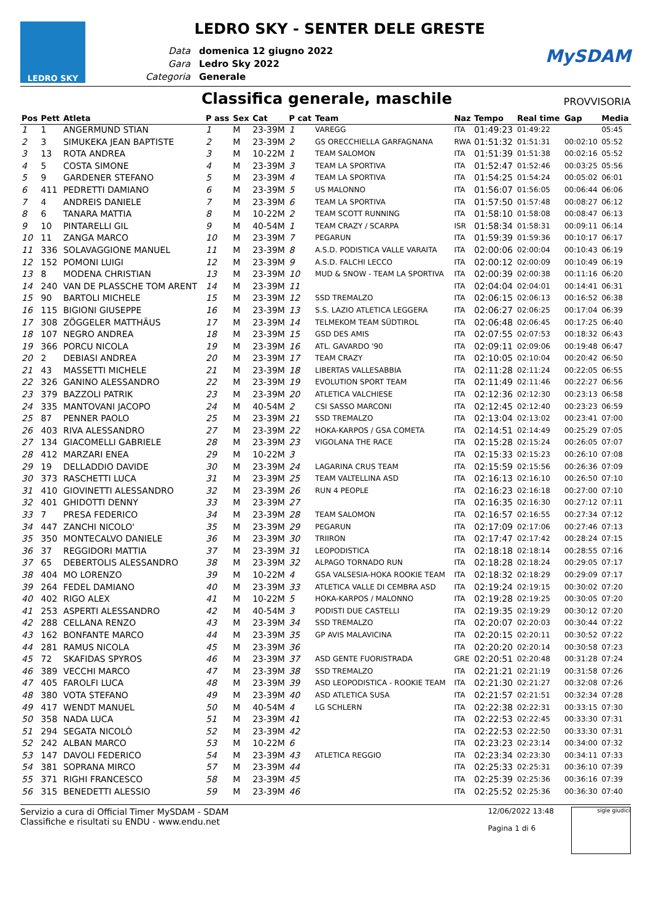LEDRO SKY
LEDRO SKY - SENTER DELE GRESTE
Data domenica 12 giugno 2022 Gara Ledro Sky 2022 Categoria Generale
MySDAM
Classifica generale, maschile
PROVVISORIA
| Pos | Pett | Atleta | P ass | Sex | Cat | P cat | Team | Naz | Tempo | Real time | Gap | Media |
| --- | --- | --- | --- | --- | --- | --- | --- | --- | --- | --- | --- | --- |
| 1 | 1 | ANGERMUND STIAN | 1 | M | 23-39M | 1 | VAREGG | ITA | 01:49:23 | 01:49:22 | | 05:45 |
| 2 | 3 | SIMUKEKA JEAN BAPTISTE | 2 | M | 23-39M | 2 | GS ORECCHIELLA GARFAGNANA | RWA | 01:51:32 | 01:51:31 | 00:02:10 | 05:52 |
| 3 | 13 | ROTA ANDREA | 3 | M | 10-22M | 1 | TEAM SALOMON | ITA | 01:51:39 | 01:51:38 | 00:02:16 | 05:52 |
| 4 | 5 | COSTA SIMONE | 4 | M | 23-39M | 3 | TEAM LA SPORTIVA | ITA | 01:52:47 | 01:52:46 | 00:03:25 | 05:56 |
| 5 | 9 | GARDENER STEFANO | 5 | M | 23-39M | 4 | TEAM LA SPORTIVA | ITA | 01:54:25 | 01:54:24 | 00:05:02 | 06:01 |
| 6 | 411 | PEDRETTI DAMIANO | 6 | M | 23-39M | 5 | US MALONNO | ITA | 01:56:07 | 01:56:05 | 00:06:44 | 06:06 |
| 7 | 4 | ANDREIS DANIELE | 7 | M | 23-39M | 6 | TEAM LA SPORTIVA | ITA | 01:57:50 | 01:57:48 | 00:08:27 | 06:12 |
| 8 | 6 | TANARA MATTIA | 8 | M | 10-22M | 2 | TEAM SCOTT RUNNING | ITA | 01:58:10 | 01:58:08 | 00:08:47 | 06:13 |
| 9 | 10 | PINTARELLI GIL | 9 | M | 40-54M | 1 | TEAM CRAZY / SCARPA | ISR | 01:58:34 | 01:58:31 | 00:09:11 | 06:14 |
| 10 | 11 | ZANGA MARCO | 10 | M | 23-39M | 7 | PEGARUN | ITA | 01:59:39 | 01:59:36 | 00:10:17 | 06:17 |
| 11 | 336 | SOLAVAGGIONE MANUEL | 11 | M | 23-39M | 8 | A.S.D. PODISTICA VALLE VARAITA | ITA | 02:00:06 | 02:00:04 | 00:10:43 | 06:19 |
| 12 | 152 | POMONI LUIGI | 12 | M | 23-39M | 9 | A.S.D. FALCHI LECCO | ITA | 02:00:12 | 02:00:09 | 00:10:49 | 06:19 |
| 13 | 8 | MODENA CHRISTIAN | 13 | M | 23-39M | 10 | MUD & SNOW - TEAM LA SPORTIVA | ITA | 02:00:39 | 02:00:38 | 00:11:16 | 06:20 |
| 14 | 240 | VAN DE PLASSCHE TOM ARENT | 14 | M | 23-39M | 11 | | ITA | 02:04:04 | 02:04:01 | 00:14:41 | 06:31 |
| 15 | 90 | BARTOLI MICHELE | 15 | M | 23-39M | 12 | SSD TREMALZO | ITA | 02:06:15 | 02:06:13 | 00:16:52 | 06:38 |
| 16 | 115 | BIGIONI GIUSEPPE | 16 | M | 23-39M | 13 | S.S. LAZIO ATLETICA LEGGERA | ITA | 02:06:27 | 02:06:25 | 00:17:04 | 06:39 |
| 17 | 308 | ZÖGGELER MATTHÄUS | 17 | M | 23-39M | 14 | TELMEKOM TEAM SÜDTIROL | ITA | 02:06:48 | 02:06:45 | 00:17:25 | 06:40 |
| 18 | 107 | NEGRO ANDREA | 18 | M | 23-39M | 15 | GSD DES AMIS | ITA | 02:07:55 | 02:07:53 | 00:18:32 | 06:43 |
| 19 | 366 | PORCU NICOLA | 19 | M | 23-39M | 16 | ATL. GAVARDO '90 | ITA | 02:09:11 | 02:09:06 | 00:19:48 | 06:47 |
| 20 | 2 | DEBIASI ANDREA | 20 | M | 23-39M | 17 | TEAM CRAZY | ITA | 02:10:05 | 02:10:04 | 00:20:42 | 06:50 |
| 21 | 43 | MASSETTI MICHELE | 21 | M | 23-39M | 18 | LIBERTAS VALLESABBIA | ITA | 02:11:28 | 02:11:24 | 00:22:05 | 06:55 |
| 22 | 326 | GANINO ALESSANDRO | 22 | M | 23-39M | 19 | EVOLUTION SPORT TEAM | ITA | 02:11:49 | 02:11:46 | 00:22:27 | 06:56 |
| 23 | 379 | BAZZOLI PATRIK | 23 | M | 23-39M | 20 | ATLETICA VALCHIESE | ITA | 02:12:36 | 02:12:30 | 00:23:13 | 06:58 |
| 24 | 335 | MANTOVANI JACOPO | 24 | M | 40-54M | 2 | CSI SASSO MARCONI | ITA | 02:12:45 | 02:12:40 | 00:23:23 | 06:59 |
| 25 | 87 | PENNER PAOLO | 25 | M | 23-39M | 21 | SSD TREMALZO | ITA | 02:13:04 | 02:13:02 | 00:23:41 | 07:00 |
| 26 | 403 | RIVA ALESSANDRO | 27 | M | 23-39M | 22 | HOKA-KARPOS / GSA COMETA | ITA | 02:14:51 | 02:14:49 | 00:25:29 | 07:05 |
| 27 | 134 | GIACOMELLI GABRIELE | 28 | M | 23-39M | 23 | VIGOLANA THE RACE | ITA | 02:15:28 | 02:15:24 | 00:26:05 | 07:07 |
| 28 | 412 | MARZARI ENEA | 29 | M | 10-22M | 3 | | ITA | 02:15:33 | 02:15:23 | 00:26:10 | 07:08 |
| 29 | 19 | DELLADDIO DAVIDE | 30 | M | 23-39M | 24 | LAGARINA CRUS TEAM | ITA | 02:15:59 | 02:15:56 | 00:26:36 | 07:09 |
| 30 | 373 | RASCHETTI LUCA | 31 | M | 23-39M | 25 | TEAM VALTELLINA ASD | ITA | 02:16:13 | 02:16:10 | 00:26:50 | 07:10 |
| 31 | 410 | GIOVINETTI ALESSANDRO | 32 | M | 23-39M | 26 | RUN 4 PEOPLE | ITA | 02:16:23 | 02:16:18 | 00:27:00 | 07:10 |
| 32 | 401 | GHIDOTTI DENNY | 33 | M | 23-39M | 27 | | ITA | 02:16:35 | 02:16:30 | 00:27:12 | 07:11 |
| 33 | 7 | PRESA FEDERICO | 34 | M | 23-39M | 28 | TEAM SALOMON | ITA | 02:16:57 | 02:16:55 | 00:27:34 | 07:12 |
| 34 | 447 | ZANCHI NICOLO' | 35 | M | 23-39M | 29 | PEGARUN | ITA | 02:17:09 | 02:17:06 | 00:27:46 | 07:13 |
| 35 | 350 | MONTECALVO DANIELE | 36 | M | 23-39M | 30 | TRIIRON | ITA | 02:17:47 | 02:17:42 | 00:28:24 | 07:15 |
| 36 | 37 | REGGIDORI MATTIA | 37 | M | 23-39M | 31 | LEOPODISTICA | ITA | 02:18:18 | 02:18:14 | 00:28:55 | 07:16 |
| 37 | 65 | DEBERTOLIS ALESSANDRO | 38 | M | 23-39M | 32 | ALPAGO TORNADO RUN | ITA | 02:18:28 | 02:18:24 | 00:29:05 | 07:17 |
| 38 | 404 | MO LORENZO | 39 | M | 10-22M | 4 | GSA VALSESIA-HOKA ROOKIE TEAM | ITA | 02:18:32 | 02:18:29 | 00:29:09 | 07:17 |
| 39 | 264 | FEDEL DAMIANO | 40 | M | 23-39M | 33 | ATLETICA VALLE DI CEMBRA ASD | ITA | 02:19:24 | 02:19:15 | 00:30:02 | 07:20 |
| 40 | 402 | RIGO ALEX | 41 | M | 10-22M | 5 | HOKA-KARPOS / MALONNO | ITA | 02:19:28 | 02:19:25 | 00:30:05 | 07:20 |
| 41 | 253 | ASPERTI ALESSANDRO | 42 | M | 40-54M | 3 | PODISTI DUE CASTELLI | ITA | 02:19:35 | 02:19:29 | 00:30:12 | 07:20 |
| 42 | 288 | CELLANA RENZO | 43 | M | 23-39M | 34 | SSD TREMALZO | ITA | 02:20:07 | 02:20:03 | 00:30:44 | 07:22 |
| 43 | 162 | BONFANTE MARCO | 44 | M | 23-39M | 35 | GP AVIS MALAVICINA | ITA | 02:20:15 | 02:20:11 | 00:30:52 | 07:22 |
| 44 | 281 | RAMUS NICOLA | 45 | M | 23-39M | 36 | | ITA | 02:20:20 | 02:20:14 | 00:30:58 | 07:23 |
| 45 | 72 | SKAFIDAS SPYROS | 46 | M | 23-39M | 37 | ASD GENTE FUORISTRADA | GRE | 02:20:51 | 02:20:48 | 00:31:28 | 07:24 |
| 46 | 389 | VECCHI MARCO | 47 | M | 23-39M | 38 | SSD TREMALZO | ITA | 02:21:21 | 02:21:19 | 00:31:58 | 07:26 |
| 47 | 405 | FAROLFI LUCA | 48 | M | 23-39M | 39 | ASD LEOPODISTICA - ROOKIE TEAM | ITA | 02:21:30 | 02:21:27 | 00:32:08 | 07:26 |
| 48 | 380 | VOTA STEFANO | 49 | M | 23-39M | 40 | ASD ATLETICA SUSA | ITA | 02:21:57 | 02:21:51 | 00:32:34 | 07:28 |
| 49 | 417 | WENDT MANUEL | 50 | M | 40-54M | 4 | LG SCHLERN | ITA | 02:22:38 | 02:22:31 | 00:33:15 | 07:30 |
| 50 | 358 | NADA LUCA | 51 | M | 23-39M | 41 | | ITA | 02:22:53 | 02:22:45 | 00:33:30 | 07:31 |
| 51 | 294 | SEGATA NICOLÒ | 52 | M | 23-39M | 42 | | ITA | 02:22:53 | 02:22:50 | 00:33:30 | 07:31 |
| 52 | 242 | ALBAN MARCO | 53 | M | 10-22M | 6 | | ITA | 02:23:23 | 02:23:14 | 00:34:00 | 07:32 |
| 53 | 147 | DAVOLI FEDERICO | 54 | M | 23-39M | 43 | ATLETICA REGGIO | ITA | 02:23:34 | 02:23:30 | 00:34:11 | 07:33 |
| 54 | 381 | SOPRANA MIRCO | 57 | M | 23-39M | 44 | | ITA | 02:25:33 | 02:25:31 | 00:36:10 | 07:39 |
| 55 | 371 | RIGHI FRANCESCO | 58 | M | 23-39M | 45 | | ITA | 02:25:39 | 02:25:36 | 00:36:16 | 07:39 |
| 56 | 315 | BENEDETTI ALESSIO | 59 | M | 23-39M | 46 | | ITA | 02:25:52 | 02:25:36 | 00:36:30 | 07:40 |
Servizio a cura di Official Timer MySDAM - SDAM
Classifiche e risultati su ENDU - www.endu.net
12/06/2022 13:48
Pagina 1 di 6
sigle giudici